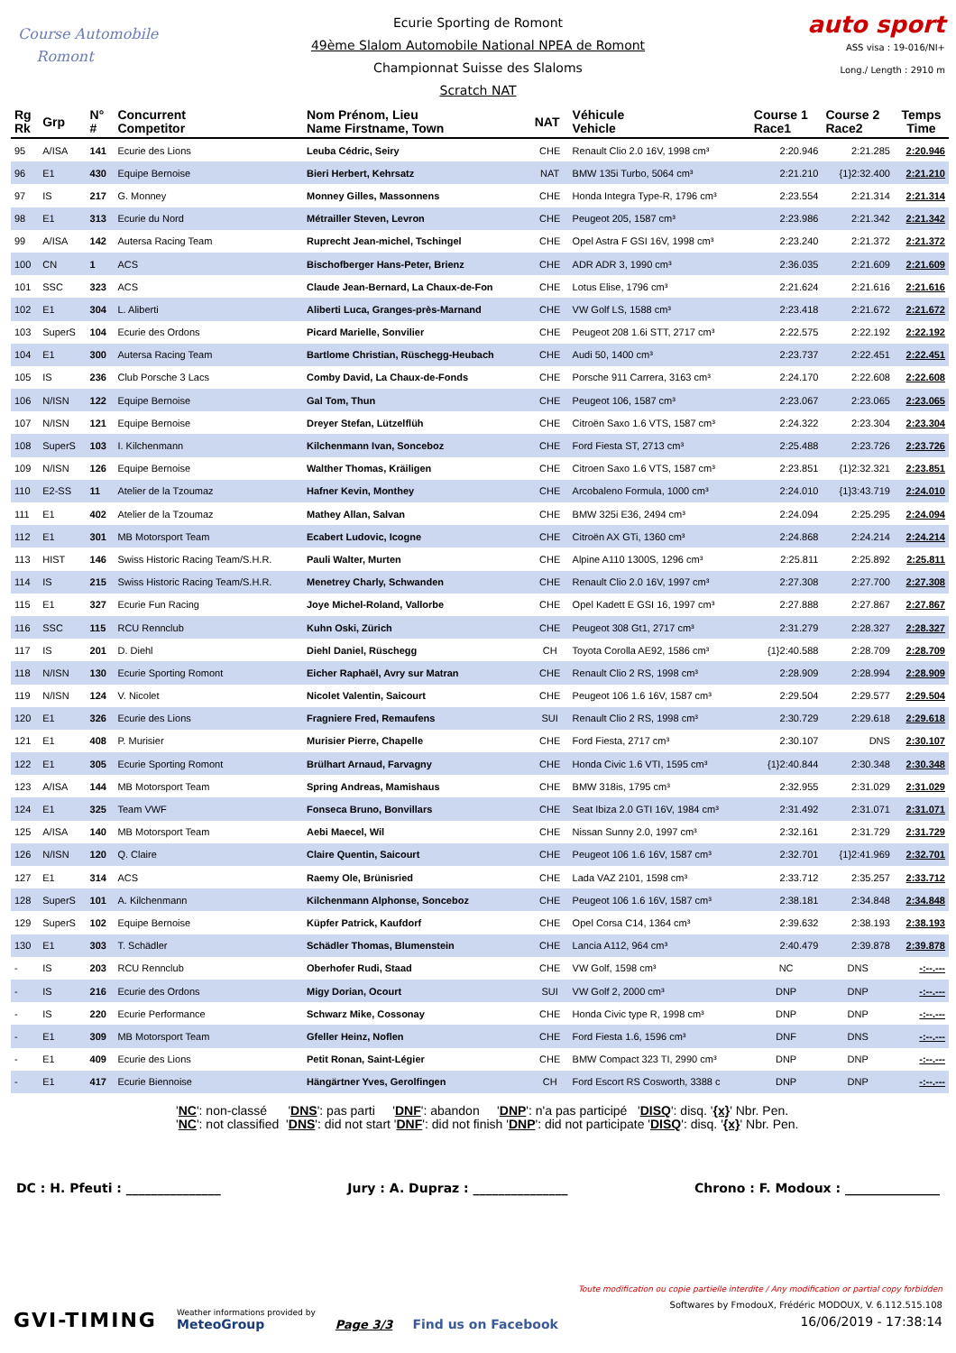Course Automobile
Romont
Ecurie Sporting de Romont
49ème Slalom Automobile National NPEA de Romont
Championnat Suisse des Slaloms
Scratch NAT
auto sport
ASS visa : 19-016/NI+
Long./ Length : 2910 m
| Rg Rk | Grp | N° # | Concurrent Competitor | Nom Prénom, Lieu Name Firstname, Town | NAT | Véhicule Vehicle | Course 1 Race1 | Course 2 Race2 | Temps Time |
| --- | --- | --- | --- | --- | --- | --- | --- | --- | --- |
| 95 | A/ISA | 141 | Ecurie des Lions | Leuba Cédric, Seiry | CHE | Renault Clio 2.0 16V, 1998 cm³ | 2:20.946 | 2:21.285 | 2:20.946 |
| 96 | E1 | 430 | Equipe Bernoise | Bieri Herbert, Kehrsatz | NAT | BMW 135i Turbo, 5064 cm³ | 2:21.210 | {1}2:32.400 | 2:21.210 |
| 97 | IS | 217 | G. Monney | Monney Gilles, Massonnens | CHE | Honda Integra Type-R, 1796 cm³ | 2:23.554 | 2:21.314 | 2:21.314 |
| 98 | E1 | 313 | Ecurie du Nord | Métrailler Steven, Levron | CHE | Peugeot 205, 1587 cm³ | 2:23.986 | 2:21.342 | 2:21.342 |
| 99 | A/ISA | 142 | Autersa Racing Team | Ruprecht Jean-michel, Tschingel | CHE | Opel Astra F GSI 16V, 1998 cm³ | 2:23.240 | 2:21.372 | 2:21.372 |
| 100 | CN | 1 | ACS | Bischofberger Hans-Peter, Brienz | CHE | ADR ADR 3, 1990 cm³ | 2:36.035 | 2:21.609 | 2:21.609 |
| 101 | SSC | 323 | ACS | Claude Jean-Bernard, La Chaux-de-Fon | CHE | Lotus Elise, 1796 cm³ | 2:21.624 | 2:21.616 | 2:21.616 |
| 102 | E1 | 304 | L. Aliberti | Aliberti Luca, Granges-près-Marnand | CHE | VW Golf LS, 1588 cm³ | 2:23.418 | 2:21.672 | 2:21.672 |
| 103 | SuperS | 104 | Ecurie des Ordons | Picard Marielle, Sonvilier | CHE | Peugeot 208 1.6i STT, 2717 cm³ | 2:22.575 | 2:22.192 | 2:22.192 |
| 104 | E1 | 300 | Autersa Racing Team | Bartlome Christian, Rüschegg-Heubach | CHE | Audi 50, 1400 cm³ | 2:23.737 | 2:22.451 | 2:22.451 |
| 105 | IS | 236 | Club Porsche 3 Lacs | Comby David, La Chaux-de-Fonds | CHE | Porsche 911 Carrera, 3163 cm³ | 2:24.170 | 2:22.608 | 2:22.608 |
| 106 | N/ISN | 122 | Equipe Bernoise | Gal Tom, Thun | CHE | Peugeot 106, 1587 cm³ | 2:23.067 | 2:23.065 | 2:23.065 |
| 107 | N/ISN | 121 | Equipe Bernoise | Dreyer Stefan, Lützelflüh | CHE | Citroën Saxo 1.6 VTS, 1587 cm³ | 2:24.322 | 2:23.304 | 2:23.304 |
| 108 | SuperS | 103 | I. Kilchenmann | Kilchenmann Ivan, Sonceboz | CHE | Ford Fiesta ST, 2713 cm³ | 2:25.488 | 2:23.726 | 2:23.726 |
| 109 | N/ISN | 126 | Equipe Bernoise | Walther Thomas, Kräiligen | CHE | Citroen Saxo 1.6 VTS, 1587 cm³ | 2:23.851 | {1}2:32.321 | 2:23.851 |
| 110 | E2-SS | 11 | Atelier de la Tzoumaz | Hafner Kevin, Monthey | CHE | Arcobaleno Formula, 1000 cm³ | 2:24.010 | {1}3:43.719 | 2:24.010 |
| 111 | E1 | 402 | Atelier de la Tzoumaz | Mathey Allan, Salvan | CHE | BMW 325i E36, 2494 cm³ | 2:24.094 | 2:25.295 | 2:24.094 |
| 112 | E1 | 301 | MB Motorsport Team | Ecabert Ludovic, Icogne | CHE | Citroën AX GTi, 1360 cm³ | 2:24.868 | 2:24.214 | 2:24.214 |
| 113 | HIST | 146 | Swiss Historic Racing Team/S.H.R. | Pauli Walter, Murten | CHE | Alpine A110 1300S, 1296 cm³ | 2:25.811 | 2:25.892 | 2:25.811 |
| 114 | IS | 215 | Swiss Historic Racing Team/S.H.R. | Menetrey Charly, Schwanden | CHE | Renault Clio 2.0 16V, 1997 cm³ | 2:27.308 | 2:27.700 | 2:27.308 |
| 115 | E1 | 327 | Ecurie Fun Racing | Joye Michel-Roland, Vallorbe | CHE | Opel Kadett E GSI 16, 1997 cm³ | 2:27.888 | 2:27.867 | 2:27.867 |
| 116 | SSC | 115 | RCU Rennclub | Kuhn Oski, Zürich | CHE | Peugeot 308 Gt1, 2717 cm³ | 2:31.279 | 2:28.327 | 2:28.327 |
| 117 | IS | 201 | D. Diehl | Diehl Daniel, Rüschegg | CH | Toyota Corolla AE92, 1586 cm³ | {1}2:40.588 | 2:28.709 | 2:28.709 |
| 118 | N/ISN | 130 | Ecurie Sporting Romont | Eicher Raphaël, Avry sur Matran | CHE | Renault Clio 2 RS, 1998 cm³ | 2:28.909 | 2:28.994 | 2:28.909 |
| 119 | N/ISN | 124 | V. Nicolet | Nicolet Valentin, Saicourt | CHE | Peugeot 106 1.6 16V, 1587 cm³ | 2:29.504 | 2:29.577 | 2:29.504 |
| 120 | E1 | 326 | Ecurie des Lions | Fragniere Fred, Remaufens | SUI | Renault Clio 2 RS, 1998 cm³ | 2:30.729 | 2:29.618 | 2:29.618 |
| 121 | E1 | 408 | P. Murisier | Murisier Pierre, Chapelle | CHE | Ford Fiesta, 2717 cm³ | 2:30.107 | DNS | 2:30.107 |
| 122 | E1 | 305 | Ecurie Sporting Romont | Brülhart Arnaud, Farvagny | CHE | Honda Civic 1.6 VTI, 1595 cm³ | {1}2:40.844 | 2:30.348 | 2:30.348 |
| 123 | A/ISA | 144 | MB Motorsport Team | Spring Andreas, Mamishaus | CHE | BMW 318is, 1795 cm³ | 2:32.955 | 2:31.029 | 2:31.029 |
| 124 | E1 | 325 | Team VWF | Fonseca Bruno, Bonvillars | CHE | Seat Ibiza 2.0 GTI 16V, 1984 cm³ | 2:31.492 | 2:31.071 | 2:31.071 |
| 125 | A/ISA | 140 | MB Motorsport Team | Aebi Maecel, Wil | CHE | Nissan Sunny 2.0, 1997 cm³ | 2:32.161 | 2:31.729 | 2:31.729 |
| 126 | N/ISN | 120 | Q. Claire | Claire Quentin, Saicourt | CHE | Peugeot 106 1.6 16V, 1587 cm³ | 2:32.701 | {1}2:41.969 | 2:32.701 |
| 127 | E1 | 314 | ACS | Raemy Ole, Brünisried | CHE | Lada VAZ 2101, 1598 cm³ | 2:33.712 | 2:35.257 | 2:33.712 |
| 128 | SuperS | 101 | A. Kilchenmann | Kilchenmann Alphonse, Sonceboz | CHE | Peugeot 106 1.6 16V, 1587 cm³ | 2:38.181 | 2:34.848 | 2:34.848 |
| 129 | SuperS | 102 | Equipe Bernoise | Küpfer Patrick, Kaufdorf | CHE | Opel Corsa C14, 1364 cm³ | 2:39.632 | 2:38.193 | 2:38.193 |
| 130 | E1 | 303 | T. Schädler | Schädler Thomas, Blumenstein | CHE | Lancia A112, 964 cm³ | 2:40.479 | 2:39.878 | 2:39.878 |
| - | IS | 203 | RCU Rennclub | Oberhofer Rudi, Staad | CHE | VW Golf, 1598 cm³ | NC | DNS | -:--.--- |
| - | IS | 216 | Ecurie des Ordons | Migy Dorian, Ocourt | SUI | VW Golf 2, 2000 cm³ | DNP | DNP | -:--.--- |
| - | IS | 220 | Ecurie Performance | Schwarz Mike, Cossonay | CHE | Honda Civic type R, 1998 cm³ | DNP | DNP | -:--.--- |
| - | E1 | 309 | MB Motorsport Team | Gfeller Heinz, Noflen | CHE | Ford Fiesta 1.6, 1596 cm³ | DNF | DNS | -:--.--- |
| - | E1 | 409 | Ecurie des Lions | Petit Ronan, Saint-Légier | CHE | BMW Compact 323 TI, 2990 cm³ | DNP | DNP | -:--.--- |
| - | E1 | 417 | Ecurie Biennoise | Hängärtner Yves, Gerolfingen | CH | Ford Escort RS Cosworth, 3388 c | DNP | DNP | -:--.--- |
'NC': non-classé 'DNS': pas parti 'DNF': abandon 'DNP': n'a pas participé 'DISQ': disq. '{x}' Nbr. Pen.
'NC': not classified 'DNS': did not start 'DNF': did not finish 'DNP': did not participate 'DISQ': disq. '{x}' Nbr. Pen.
DC : H. Pfeuti : _______________ Jury : A. Dupraz : _______________ Chrono : F. Modoux : _______________
GVI-TIMING
Weather informations provided by
MeteoGroup
Page 3/3
Find us on Facebook
Toute modification ou copie partielle interdite / Any modification or partial copy forbidden
Softwares by FmodouX, Frédéric MODOUX, V. 6.112.515.108
16/06/2019 - 17:38:14